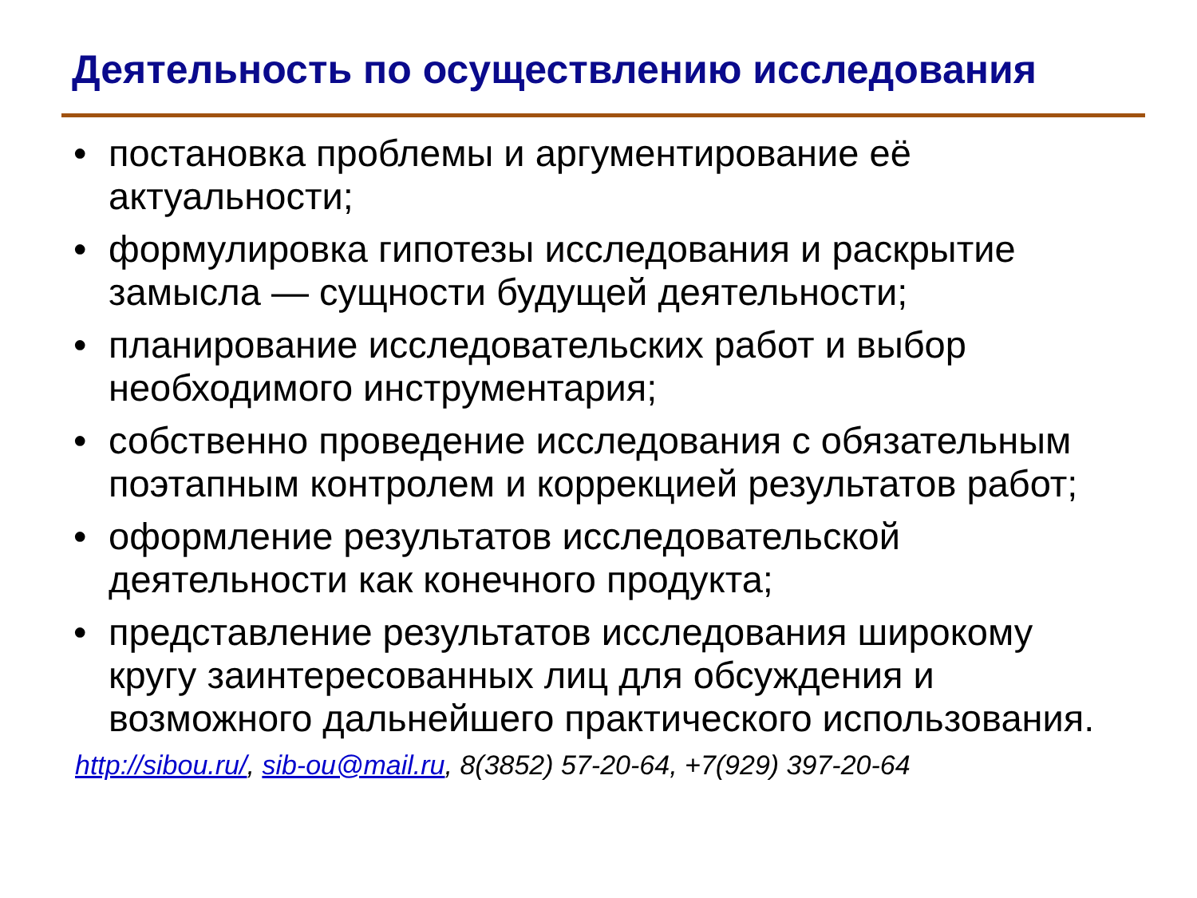Деятельность по осуществлению исследования
• постановка проблемы и аргументирование её актуальности;
• формулировка гипотезы исследования и раскрытие замысла — сущности будущей деятельности;
• планирование исследовательских работ и выбор необходимого инструментария;
• собственно проведение исследования с обязательным поэтапным контролем и коррекцией результатов работ;
• оформление результатов исследовательской деятельности как конечного продукта;
• представление результатов исследования широкому кругу заинтересованных лиц для обсуждения и возможного дальнейшего практического использования.
http://sibou.ru/, sib-ou@mail.ru, 8(3852) 57-20-64, +7(929) 397-20-64